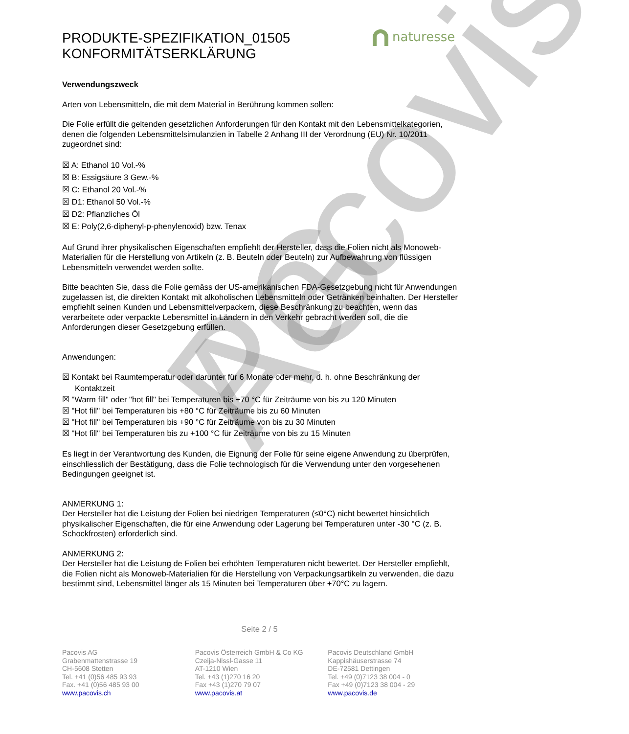Pacovis AG
naturesse
PRODUKTE-SPEZIFIKATION_01505
KONFORMITÄTSERKLÄRUNG
Verwendungszweck
Arten von Lebensmitteln, die mit dem Material in Berührung kommen sollen:
Die Folie erfüllt die geltenden gesetzlichen Anforderungen für den Kontakt mit den Lebensmittelkategorien, denen die folgenden Lebensmittelsimulanzien in Tabelle 2 Anhang III der Verordnung (EU) Nr. 10/2011 zugeordnet sind:
☒ A: Ethanol 10 Vol.-%
☒ B: Essigsäure 3 Gew.-%
☒ C: Ethanol 20 Vol.-%
☒ D1: Ethanol 50 Vol.-%
☒ D2: Pflanzliches Öl
☒ E: Poly(2,6-diphenyl-p-phenylenoxid) bzw. Tenax
Auf Grund ihrer physikalischen Eigenschaften empfiehlt der Hersteller, dass die Folien nicht als Monoweb-Materialien für die Herstellung von Artikeln (z. B. Beuteln oder Beuteln) zur Aufbewahrung von flüssigen Lebensmitteln verwendet werden sollte.
Bitte beachten Sie, dass die Folie gemäss der US-amerikanischen FDA-Gesetzgebung nicht für Anwendungen zugelassen ist, die direkten Kontakt mit alkoholischen Lebensmitteln oder Getränken beinhalten. Der Hersteller empfiehlt seinen Kunden und Lebensmittelverpackern, diese Beschränkung zu beachten, wenn das verarbeitete oder verpackte Lebensmittel in Ländern in den Verkehr gebracht werden soll, die die Anforderungen dieser Gesetzgebung erfüllen.
Anwendungen:
☒ Kontakt bei Raumtemperatur oder darunter für 6 Monate oder mehr, d. h. ohne Beschränkung der
Kontaktzeit
☒ "Warm fill" oder "hot fill" bei Temperaturen bis +70 °C für Zeiträume von bis zu 120 Minuten
☒ "Hot fill" bei Temperaturen bis +80 °C für Zeiträume bis zu 60 Minuten
☒ "Hot fill" bei Temperaturen bis +90 °C für Zeiträume von bis zu 30 Minuten
☒ "Hot fill" bei Temperaturen bis zu +100 °C für Zeiträume von bis zu 15 Minuten
Es liegt in der Verantwortung des Kunden, die Eignung der Folie für seine eigene Anwendung zu überprüfen, einschliesslich der Bestätigung, dass die Folie technologisch für die Verwendung unter den vorgesehenen Bedingungen geeignet ist.
ANMERKUNG 1:
Der Hersteller hat die Leistung der Folien bei niedrigen Temperaturen (≤0°C) nicht bewertet hinsichtlich physikalischer Eigenschaften, die für eine Anwendung oder Lagerung bei Temperaturen unter -30 °C (z. B. Schockfrosten) erforderlich sind.
ANMERKUNG 2:
Der Hersteller hat die Leistung de Folien bei erhöhten Temperaturen nicht bewertet. Der Hersteller empfiehlt, die Folien nicht als Monoweb-Materialien für die Herstellung von Verpackungsartikeln zu verwenden, die dazu bestimmt sind, Lebensmittel länger als 15 Minuten bei Temperaturen über +70°C zu lagern.
Seite 2 / 5
Pacovis AG
Grabenmattenstrasse 19
CH-5608 Stetten
Tel. +41 (0)56 485 93 93
Fax. +41 (0)56 485 93 00
www.pacovis.ch
Pacovis Österreich GmbH & Co KG
Czeija-Nissl-Gasse 11
AT-1210 Wien
Tel. +43 (1)270 16 20
Fax +43 (1)270 79 07
www.pacovis.at
Pacovis Deutschland GmbH
Kappishäuserstrasse 74
DE-72581 Dettingen
Tel. +49 (0)7123 38 004 - 0
Fax +49 (0)7123 38 004 - 29
www.pacovis.de